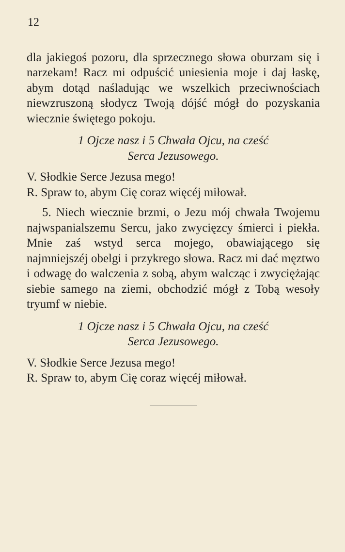12
dla jakiegoś pozoru, dla sprzecznego słowa oburzam się i narzekam! Racz mi odpuścić uniesienia moje i daj łaskę, abym dotąd naśladując we wszelkich przeciwnościach niewzruszoną słodycz Twoją dójść mógł do pozyskania wiecznie świętego pokoju.
1 Ojcze nasz i 5 Chwała Ojcu, na cześć
Serca Jezusowego.
V. Słodkie Serce Jezusa mego!
R. Spraw to, abym Cię coraz więcéj miłował.
5. Niech wiecznie brzmi, o Jezu mój chwała Twojemu najwspanialszemu Sercu, jako zwycięzcy śmierci i piekła. Mnie zaś wstyd serca mojego, obawiającego się najmniejszéj obelgi i przykrego słowa. Racz mi dać męztwo i odwagę do walczenia z sobą, abym walcząc i zwyciężając siebie samego na ziemi, obchodzić mógł z Tobą wesoły tryumf w niebie.
1 Ojcze nasz i 5 Chwała Ojcu, na cześć
Serca Jezusowego.
V. Słodkie Serce Jezusa mego!
R. Spraw to, abym Cię coraz więcéj miłował.